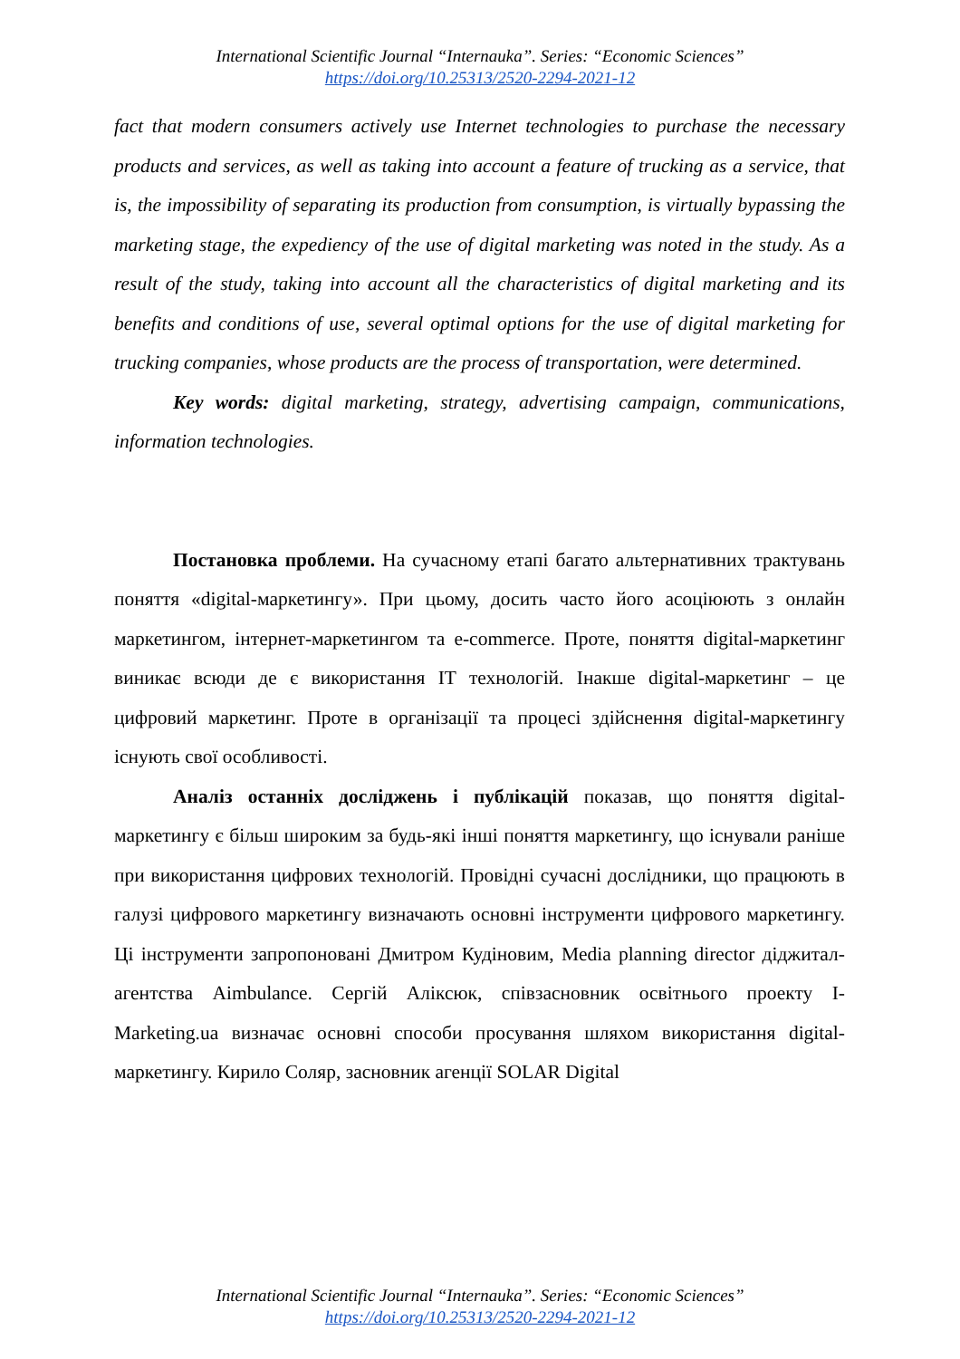International Scientific Journal “Internauka”. Series: “Economic Sciences”
https://doi.org/10.25313/2520-2294-2021-12
fact that modern consumers actively use Internet technologies to purchase the necessary products and services, as well as taking into account a feature of trucking as a service, that is, the impossibility of separating its production from consumption, is virtually bypassing the marketing stage, the expediency of the use of digital marketing was noted in the study. As a result of the study, taking into account all the characteristics of digital marketing and its benefits and conditions of use, several optimal options for the use of digital marketing for trucking companies, whose products are the process of transportation, were determined.
Key words: digital marketing, strategy, advertising campaign, communications, information technologies.
Постановка проблеми. На сучасному етапі багато альтернативних трактувань поняття «digital-маркетингу». При цьому, досить часто його асоціюють з онлайн маркетингом, інтернет-маркетингом та e-commerce. Проте, поняття digital-маркетинг виникає всюди де є використання IT технологій. Інакше digital-маркетинг – це цифровий маркетинг. Проте в організації та процесі здійснення digital-маркетингу існують свої особливості.
Аналіз останніх досліджень і публікацій показав, що поняття digital-маркетингу є більш широким за будь-які інші поняття маркетингу, що існували раніше при використання цифрових технологій. Провідні сучасні дослідники, що працюють в галузі цифрового маркетингу визначають основні інструменти цифрового маркетингу. Ці інструменти запропоновані Дмитром Кудіновим, Media planning director діджитал-агентства Aimbulance. Сергій Аліксюк, співзасновник освітнього проекту I-Marketing.ua визначає основні способи просування шляхом використання digital-маркетингу. Кирило Соляр, засновник агенції SOLAR Digital
International Scientific Journal “Internauka”. Series: “Economic Sciences”
https://doi.org/10.25313/2520-2294-2021-12